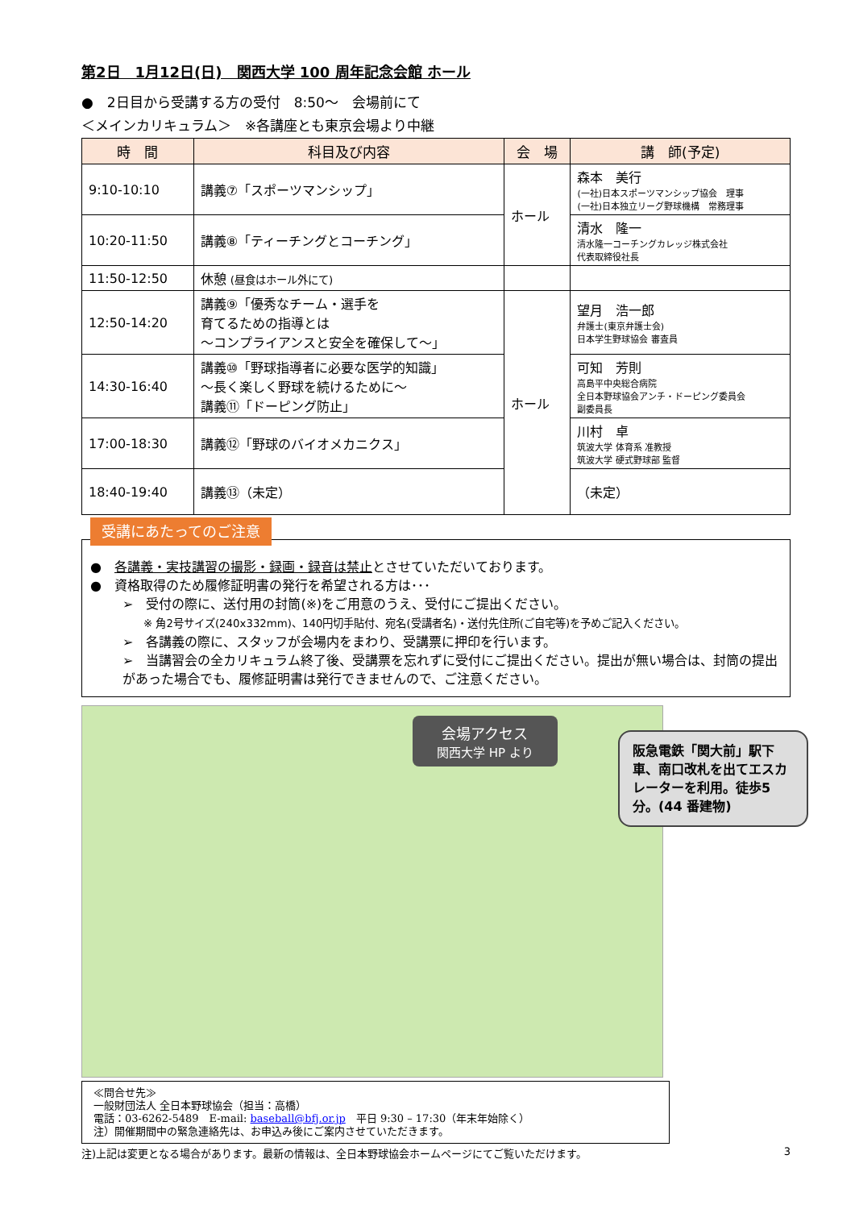第2日　1月12日(日)　関西大学 100 周年記念会館 ホール
●　2日目から受講する方の受付　8:50～　会場前にて
＜メインカリキュラム＞　※各講座とも東京会場より中継
| 時 間 | 科目及び内容 | 会 場 | 講 師(予定) |
| --- | --- | --- | --- |
| 9:10-10:10 | 講義⑦「スポーツマンシップ」 | ホール | 森本 美行 (一社)日本スポーツマンシップ協会 理事 (一社)日本独立リーグ野球機構 常務理事 |
| 10:20-11:50 | 講義⑧「ティーチングとコーチング」 | | 清水 隆一 清水隆一コーチングカレッジ株式会社 代表取締役社長 |
| 11:50-12:50 | 休憩 (昼食はホール外にて) | | |
| 12:50-14:20 | 講義⑨「優秀なチーム・選手を 育てるための指導とは ～コンプライアンスと安全を確保して～」 | ホール | 望月 浩一郎 弁護士(東京弁護士会) 日本学生野球協会 審査員 |
| 14:30-16:40 | 講義⑩「野球指導者に必要な医学的知識」 ～長く楽しく野球を続けるために～ 講義⑪「ドーピング防止」 | | 可知 芳則 高島平中央総合病院 全日本野球協会アンチ・ドーピング委員会 副委員長 |
| 17:00-18:30 | 講義⑫「野球のバイオメカニクス」 | | 川村 卓 筑波大学 体育系 准教授 筑波大学 硬式野球部 監督 |
| 18:40-19:40 | 講義⑬（未定） | | （未定） |
受講にあたってのご注意
●　各講義・実技講習の撮影・録画・録音は禁止とさせていただいております。
●　資格取得のため履修証明書の発行を希望される方は･･･
➢　受付の際に、送付用の封筒(※)をご用意のうえ、受付にご提出ください。
　　※ 角2号サイズ(240x332mm)、140円切手貼付、宛名(受講者名)・送付先住所(ご自宅等)を予めご記入ください。
➢　各講義の際に、スタッフが会場内をまわり、受講票に押印を行います。
➢　当講習会の全カリキュラム終了後、受講票を忘れずに受付にご提出ください。提出が無い場合は、封筒の提出があった場合でも、履修証明書は発行できませんので、ご注意ください。
会場アクセス
関西大学 HP より
阪急電鉄「関大前」駅下車、南口改札を出てエスカレーターを利用。徒歩5分。(44 番建物)
≪問合せ先≫
一般財団法人 全日本野球協会（担当：高橋）
電話：03-6262-5489　E-mail: baseball@bfj.or.jp　平日 9:30 – 17:30（年末年始除く）
注）開催期間中の緊急連絡先は、お申込み後にご案内させていただきます。
注)上記は変更となる場合があります。最新の情報は、全日本野球協会ホームページにてご覧いただけます。 3